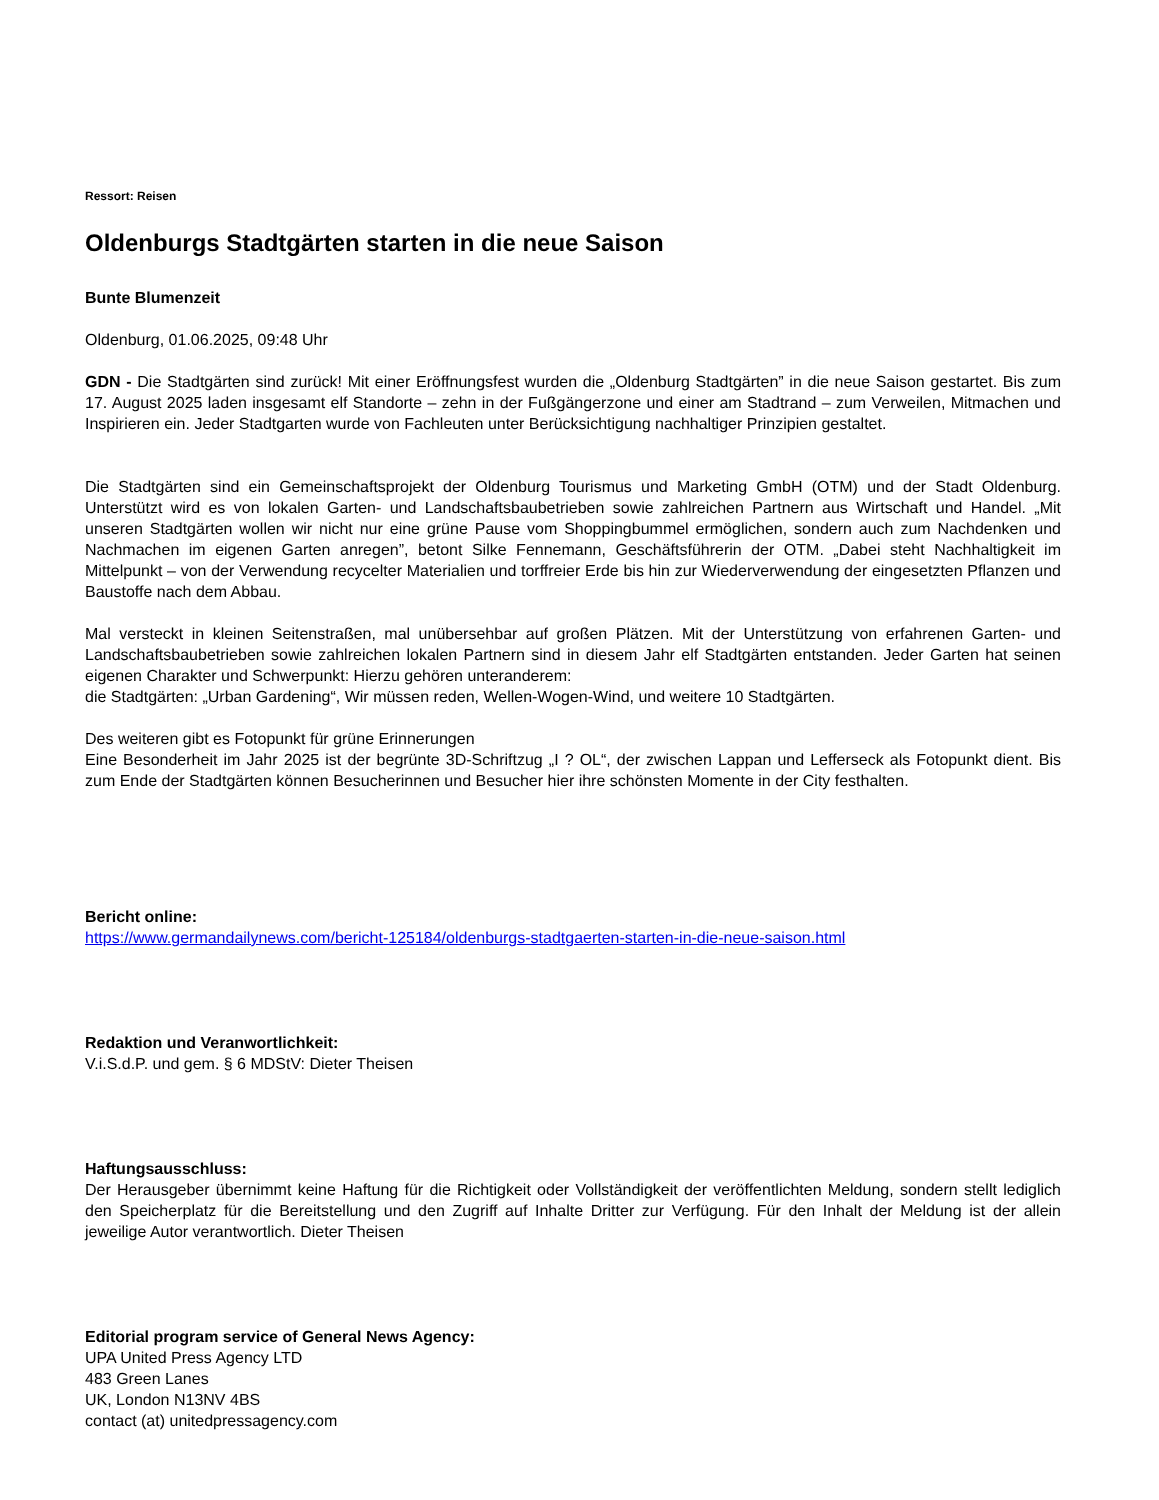Ressort: Reisen
Oldenburgs Stadtgärten starten in die neue Saison
Bunte Blumenzeit
Oldenburg, 01.06.2025, 09:48 Uhr
GDN - Die Stadtgärten sind zurück! Mit einer Eröffnungsfest wurden die „Oldenburg Stadtgärten” in die neue Saison gestartet. Bis zum 17. August 2025 laden insgesamt elf Standorte – zehn in der Fußgängerzone und einer am Stadtrand – zum Verweilen, Mitmachen und Inspirieren ein. Jeder Stadtgarten wurde von Fachleuten unter Berücksichtigung nachhaltiger Prinzipien gestaltet.
Die Stadtgärten sind ein Gemeinschaftsprojekt der Oldenburg Tourismus und Marketing GmbH (OTM) und der Stadt Oldenburg. Unterstützt wird es von lokalen Garten- und Landschaftsbaubetrieben sowie zahlreichen Partnern aus Wirtschaft und Handel. „Mit unseren Stadtgärten wollen wir nicht nur eine grüne Pause vom Shoppingbummel ermöglichen, sondern auch zum Nachdenken und Nachmachen im eigenen Garten anregen”, betont Silke Fennemann, Geschäftsführerin der OTM. „Dabei steht Nachhaltigkeit im Mittelpunkt – von der Verwendung recycelter Materialien und torffreier Erde bis hin zur Wiederverwendung der eingesetzten Pflanzen und Baustoffe nach dem Abbau.
Mal versteckt in kleinen Seitenstraßen, mal unübersehbar auf großen Plätzen. Mit der Unterstützung von erfahrenen Garten- und Landschaftsbaubetrieben sowie zahlreichen lokalen Partnern sind in diesem Jahr elf Stadtgärten entstanden. Jeder Garten hat seinen eigenen Charakter und Schwerpunkt: Hierzu gehören unteranderem:
die Stadtgärten: „Urban Gardening“, Wir müssen reden, Wellen-Wogen-Wind, und weitere 10 Stadtgärten.
Des weiteren gibt es Fotopunkt für grüne Erinnerungen
Eine Besonderheit im Jahr 2025 ist der begrünte 3D-Schriftzug „I ? OL“, der zwischen Lappan und Lefferseck als Fotopunkt dient. Bis zum Ende der Stadtgärten können Besucherinnen und Besucher hier ihre schönsten Momente in der City festhalten.
Bericht online:
https://www.germandailynews.com/bericht-125184/oldenburgs-stadtgaerten-starten-in-die-neue-saison.html
Redaktion und Veranwortlichkeit:
V.i.S.d.P. und gem. § 6 MDStV: Dieter Theisen
Haftungsausschluss:
Der Herausgeber übernimmt keine Haftung für die Richtigkeit oder Vollständigkeit der veröffentlichten Meldung, sondern stellt lediglich den Speicherplatz für die Bereitstellung und den Zugriff auf Inhalte Dritter zur Verfügung. Für den Inhalt der Meldung ist der allein jeweilige Autor verantwortlich. Dieter Theisen
Editorial program service of General News Agency:
UPA United Press Agency LTD
483 Green Lanes
UK, London N13NV 4BS
contact (at) unitedpressagency.com